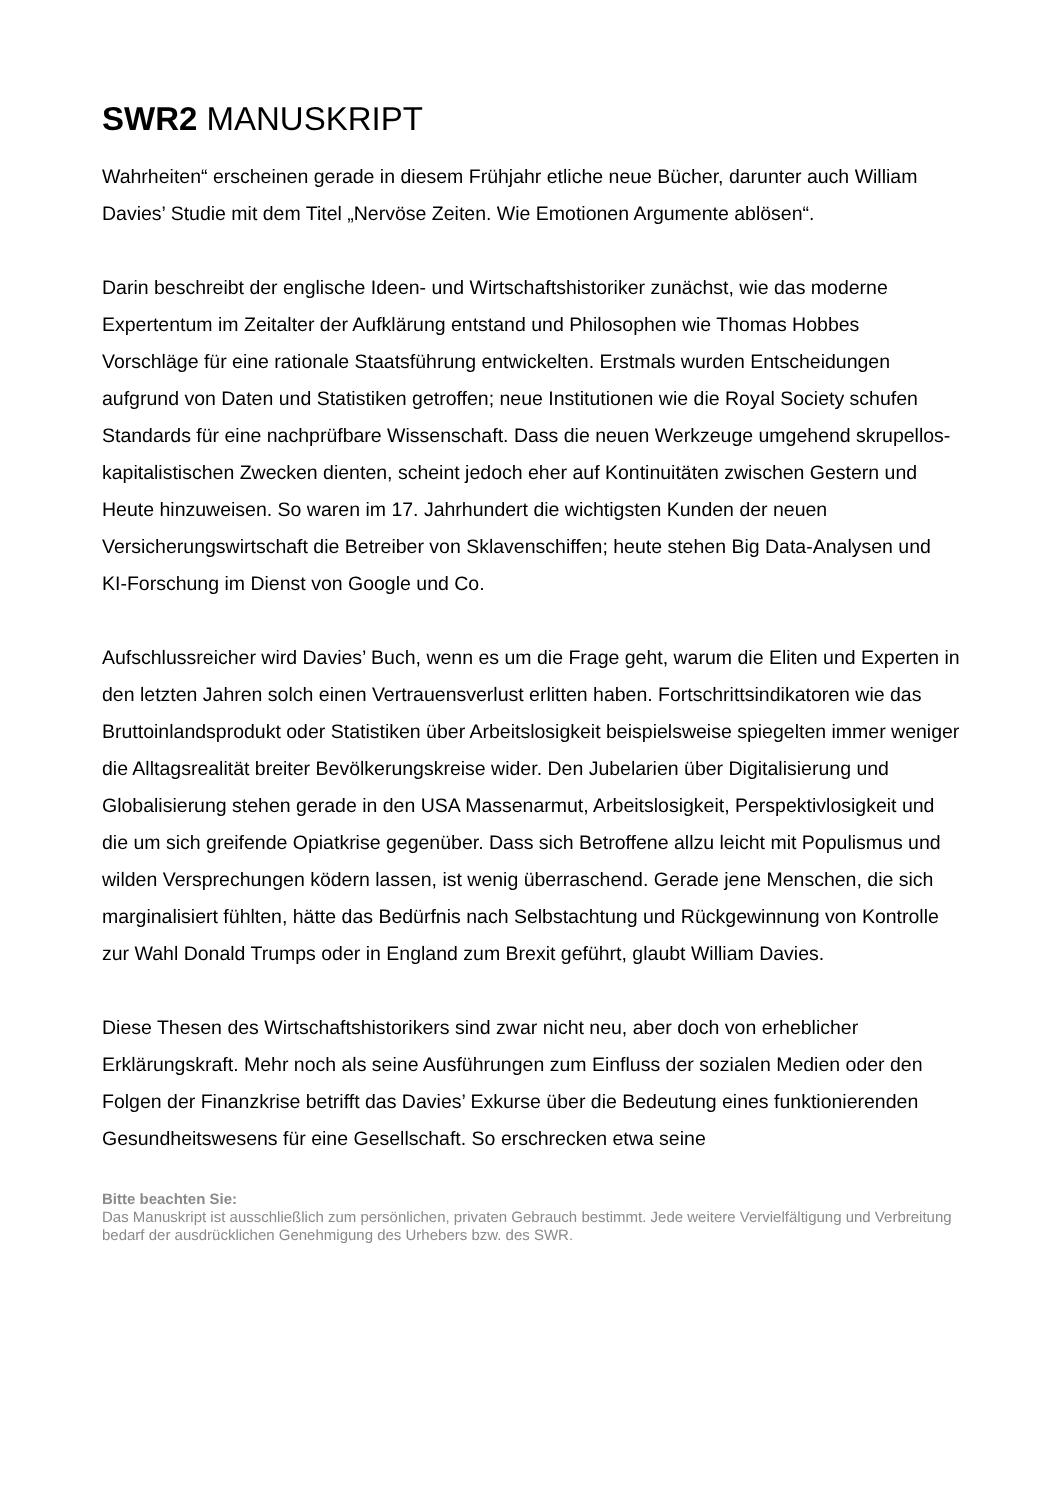SWR2 MANUSKRIPT
Wahrheiten“ erscheinen gerade in diesem Frühjahr etliche neue Bücher, darunter auch William Davies’ Studie mit dem Titel „Nervöse Zeiten. Wie Emotionen Argumente ablösen“.
Darin beschreibt der englische Ideen- und Wirtschaftshistoriker zunächst, wie das moderne Expertentum im Zeitalter der Aufklärung entstand und Philosophen wie Thomas Hobbes Vorschläge für eine rationale Staatsführung entwickelten. Erstmals wurden Entscheidungen aufgrund von Daten und Statistiken getroffen; neue Institutionen wie die Royal Society schufen Standards für eine nachprüfbare Wissenschaft. Dass die neuen Werkzeuge umgehend skrupellos-kapitalistischen Zwecken dienten, scheint jedoch eher auf Kontinuitäten zwischen Gestern und Heute hinzuweisen. So waren im 17. Jahrhundert die wichtigsten Kunden der neuen Versicherungswirtschaft die Betreiber von Sklavenschiffen; heute stehen Big Data-Analysen und KI-Forschung im Dienst von Google und Co.
Aufschlussreicher wird Davies’ Buch, wenn es um die Frage geht, warum die Eliten und Experten in den letzten Jahren solch einen Vertrauensverlust erlitten haben. Fortschrittsindikatoren wie das Bruttoinlandsprodukt oder Statistiken über Arbeitslosigkeit beispielsweise spiegelten immer weniger die Alltagsrealität breiter Bevölkerungskreise wider. Den Jubelarien über Digitalisierung und Globalisierung stehen gerade in den USA Massenarmut, Arbeitslosigkeit, Perspektivlosigkeit und die um sich greifende Opiatkrise gegenüber. Dass sich Betroffene allzu leicht mit Populismus und wilden Versprechungen ködern lassen, ist wenig überraschend. Gerade jene Menschen, die sich marginalisiert fühlten, hätte das Bedürfnis nach Selbstachtung und Rückgewinnung von Kontrolle zur Wahl Donald Trumps oder in England zum Brexit geführt, glaubt William Davies.
Diese Thesen des Wirtschaftshistorikers sind zwar nicht neu, aber doch von erheblicher Erklärungskraft. Mehr noch als seine Ausführungen zum Einfluss der sozialen Medien oder den Folgen der Finanzkrise betrifft das Davies’ Exkurse über die Bedeutung eines funktionierenden Gesundheitswesens für eine Gesellschaft. So erschrecken etwa seine
Bitte beachten Sie:
Das Manuskript ist ausschließlich zum persönlichen, privaten Gebrauch bestimmt. Jede weitere Vervielfältigung und Verbreitung bedarf der ausdrücklichen Genehmigung des Urhebers bzw. des SWR.